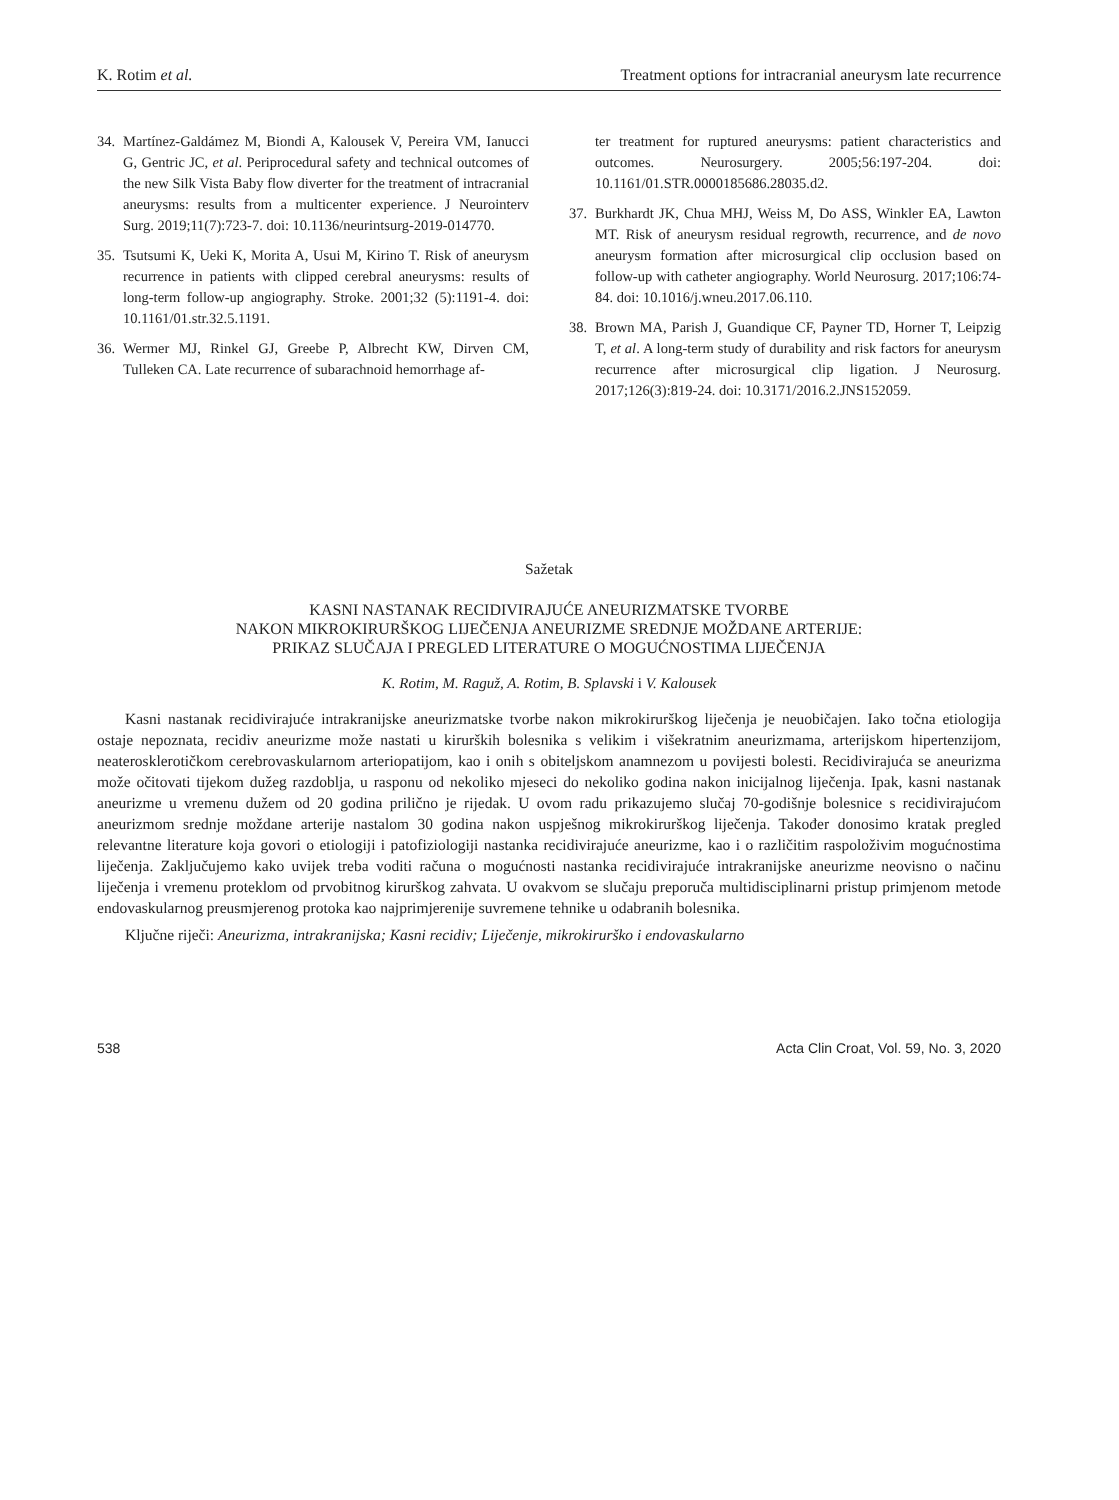K. Rotim et al. Treatment options for intracranial aneurysm late recurrence
34. Martínez-Galdámez M, Biondi A, Kalousek V, Pereira VM, Ianucci G, Gentric JC, et al. Periprocedural safety and technical outcomes of the new Silk Vista Baby flow diverter for the treatment of intracranial aneurysms: results from a multicenter experience. J Neurointerv Surg. 2019;11(7):723-7. doi: 10.1136/neurintsurg-2019-014770.
35. Tsutsumi K, Ueki K, Morita A, Usui M, Kirino T. Risk of aneurysm recurrence in patients with clipped cerebral aneurysms: results of long-term follow-up angiography. Stroke. 2001;32 (5):1191-4. doi: 10.1161/01.str.32.5.1191.
36. Wermer MJ, Rinkel GJ, Greebe P, Albrecht KW, Dirven CM, Tulleken CA. Late recurrence of subarachnoid hemorrhage af-
ter treatment for ruptured aneurysms: patient characteristics and outcomes. Neurosurgery. 2005;56:197-204. doi: 10.1161/01.STR.0000185686.28035.d2.
37. Burkhardt JK, Chua MHJ, Weiss M, Do ASS, Winkler EA, Lawton MT. Risk of aneurysm residual regrowth, recurrence, and de novo aneurysm formation after microsurgical clip occlusion based on follow-up with catheter angiography. World Neurosurg. 2017;106:74-84. doi: 10.1016/j.wneu.2017.06.110.
38. Brown MA, Parish J, Guandique CF, Payner TD, Horner T, Leipzig T, et al. A long-term study of durability and risk factors for aneurysm recurrence after microsurgical clip ligation. J Neurosurg. 2017;126(3):819-24. doi: 10.3171/2016.2.JNS152059.
Sažetak
KASNI NASTANAK RECIDIVIRAJUĆE ANEURIZMATSKE TVORBE
NAKON MIKROKIRURŠKOG LIJEČENJA ANEURIZME SREDNJE MOŽDANE ARTERIJE:
PRIKAZ SLUČAJA I PREGLED LITERATURE O MOGUĆNOSTIMA LIJEČENJA
K. Rotim, M. Raguž, A. Rotim, B. Splavski i V. Kalousek
Kasni nastanak recidivirajuće intrakranijske aneurizmatske tvorbe nakon mikrokirurškog liječenja je neuobičajen. Iako točna etiologija ostaje nepoznata, recidiv aneurizme može nastati u kirurških bolesnika s velikim i višekratnim aneurizmama, arterijskom hipertenzijom, neateroskleroti­čkom cerebrovaskularnom arteriopatijom, kao i onih s obiteljskom anamnezom u povijesti bolesti. Recidivirajuća se aneurizma može očitovati tijekom dužeg razdoblja, u rasponu od nekoliko mjeseci do nekoliko godina nakon inicijalnog liječenja. Ipak, kasni nastanak aneurizme u vremenu dužem od 20 godina prilično je rijedak. U ovom radu prikazujemo slučaj 70-godišnje bolesnice s recidivirajućom aneurizmom srednje moždane arterije nastalom 30 godina nakon uspješnog mikrokirurškog liječenja. Također donosimo kratak pregled relevantne literature koja govori o etiologiji i patofiziologiji nastanka recidivirajuće aneurizme, kao i o različitim raspoloživim mogućnostima liječenja. Zaključujemo kako uvijek treba voditi računa o mogućnosti nastanka recidivirajuće intrakranijske aneurizme neovisno o načinu liječenja i vremenu proteklom od prvobitnog kirurškog zahvata. U ovakvom se slučaju preporuča multidisciplinarni pristup primjenom metode endovaskularnog preusmjerenog protoka kao najprimjerenije suvremene tehnike u odabranih bolesnika.
Ključne riječi: Aneurizma, intrakranijska; Kasni recidiv; Liječenje, mikrokirurško i endovaskularno
538 Acta Clin Croat, Vol. 59, No. 3, 2020